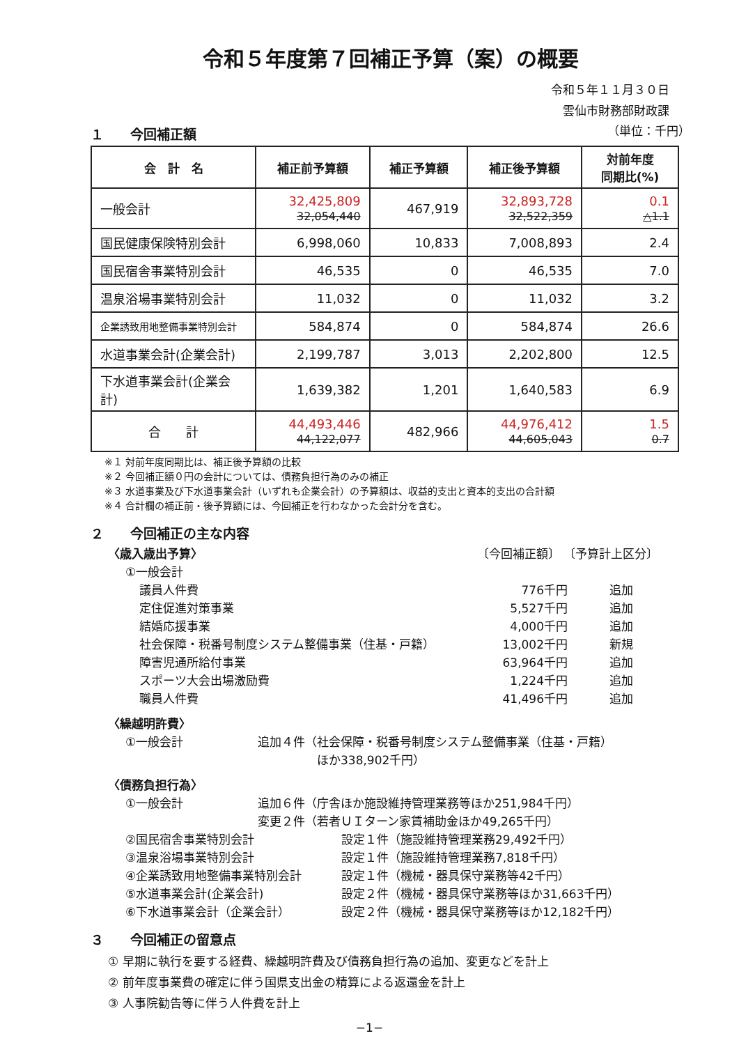令和５年度第７回補正予算（案）の概要
令和５年１１月３０日
雲仙市財務部財政課
１　　今回補正額
（単位：千円）
| 会 計 名 | 補正前予算額 | 補正予算額 | 補正後予算額 | 対前年度 同期比(%) |
| --- | --- | --- | --- | --- |
| 一般会計 | 32,425,809 32,054,440 | 467,919 | 32,893,728 32,522,359 | 0.1 △1.1 |
| 国民健康保険特別会計 | 6,998,060 | 10,833 | 7,008,893 | 2.4 |
| 国民宿舎事業特別会計 | 46,535 | 0 | 46,535 | 7.0 |
| 温泉浴場事業特別会計 | 11,032 | 0 | 11,032 | 3.2 |
| 企業誘致用地整備事業特別会計 | 584,874 | 0 | 584,874 | 26.6 |
| 水道事業会計(企業会計) | 2,199,787 | 3,013 | 2,202,800 | 12.5 |
| 下水道事業会計(企業会計) | 1,639,382 | 1,201 | 1,640,583 | 6.9 |
| 合 計 | 44,493,446 44,122,077 | 482,966 | 44,976,412 44,605,043 | 1.5 0.7 |
※１ 対前年度同期比は、補正後予算額の比較
※２ 今回補正額０円の会計については、債務負担行為のみの補正
※３ 水道事業及び下水道事業会計（いずれも企業会計）の予算額は、収益的支出と資本的支出の合計額
※４ 合計欄の補正前・後予算額には、今回補正を行わなかった会計分を含む。
２　　今回補正の主な内容
〈歳入歳出予算〉 〔今回補正額〕 〔予算計上区分〕
①一般会計
議員人件費 776千円 追加
定住促進対策事業 5,527千円 追加
結婚応援事業 4,000千円 追加
社会保障・税番号制度システム整備事業（住基・戸籍） 13,002千円 新規
障害児通所給付事業 63,964千円 追加
スポーツ大会出場激励費 1,224千円 追加
職員人件費 41,496千円 追加
〈繰越明許費〉
①一般会計 追加４件（社会保障・税番号制度システム整備事業（住基・戸籍）
　　　　　ほか338,902千円）
〈債務負担行為〉
①一般会計 追加６件（庁舎ほか施設維持管理業務等ほか251,984千円）
変更２件（若者ＵＩターン家賃補助金ほか49,265千円）
②国民宿舎事業特別会計 設定１件（施設維持管理業務29,492千円）
③温泉浴場事業特別会計 設定１件（施設維持管理業務7,818千円）
④企業誘致用地整備事業特別会計 設定１件（機械・器具保守業務等42千円）
⑤水道事業会計(企業会計) 設定２件（機械・器具保守業務等ほか31,663千円）
⑥下水道事業会計（企業会計） 設定２件（機械・器具保守業務等ほか12,182千円）
３　　今回補正の留意点
① 早期に執行を要する経費、繰越明許費及び債務負担行為の追加、変更などを計上
② 前年度事業費の確定に伴う国県支出金の精算による返還金を計上
③ 人事院勧告等に伴う人件費を計上
−1−